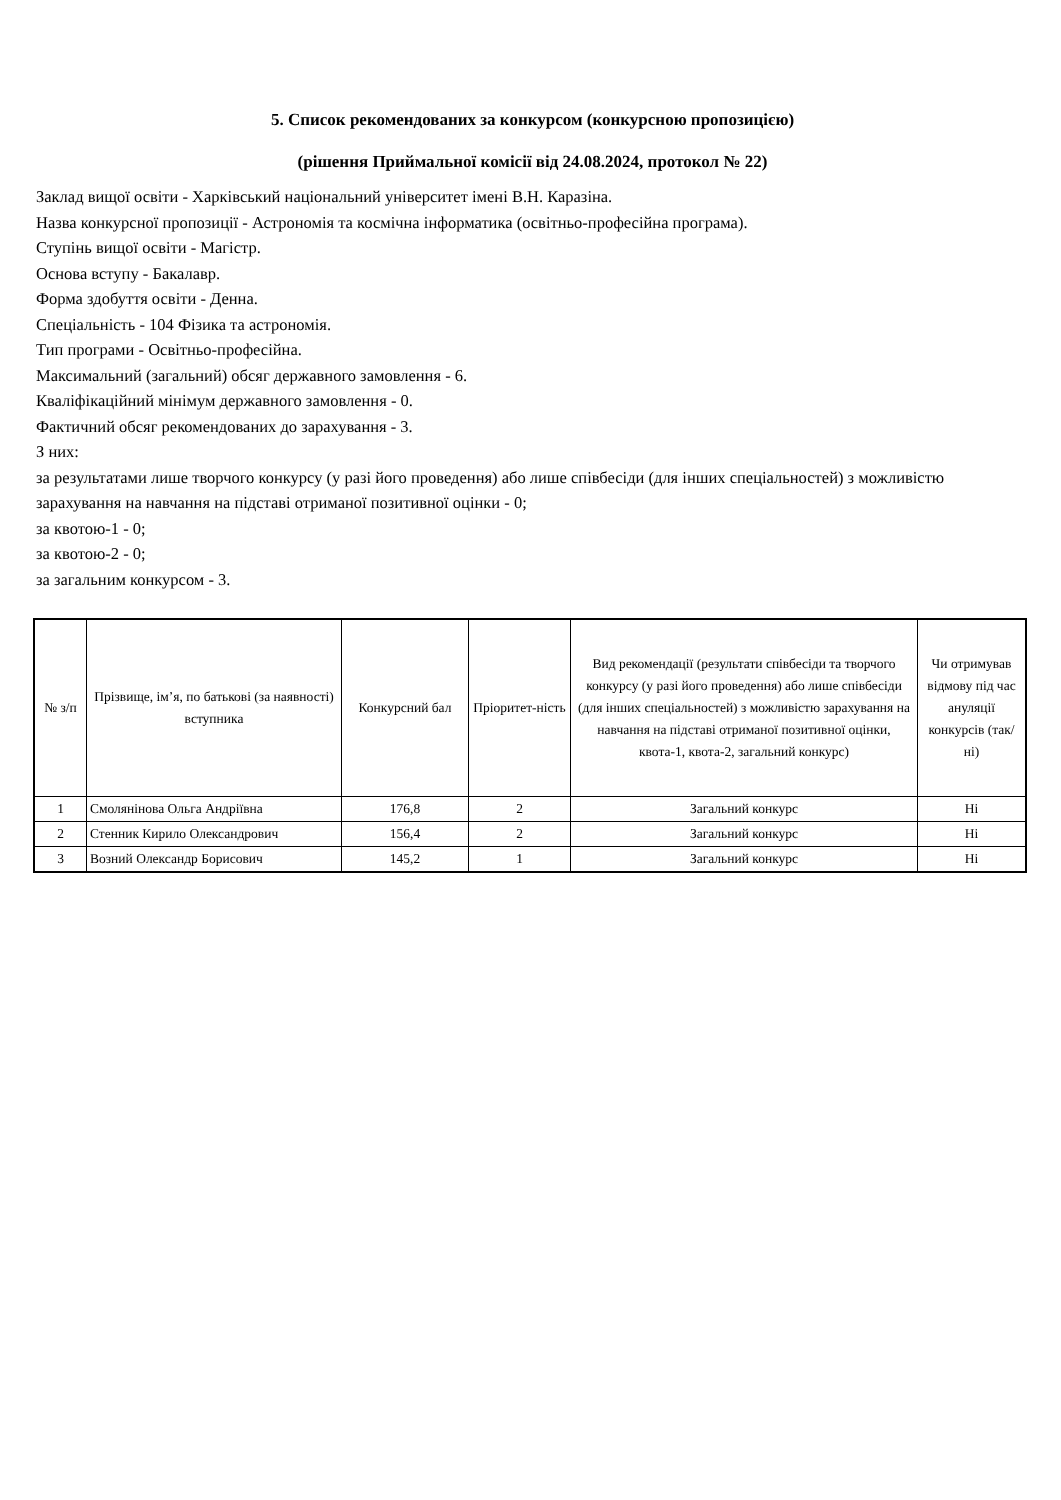5. Список рекомендованих за конкурсом (конкурсною пропозицією)
(рішення Приймальної комісії від 24.08.2024, протокол № 22)
Заклад вищої освіти - Харківський національний університет імені В.Н. Каразіна.
Назва конкурсної пропозиції - Астрономія та космічна інформатика (освітньо-професійна програма).
Ступінь вищої освіти - Магістр.
Основа вступу - Бакалавр.
Форма здобуття освіти - Денна.
Спеціальність - 104 Фізика та астрономія.
Тип програми - Освітньо-професійна.
Максимальний (загальний) обсяг державного замовлення - 6.
Кваліфікаційний мінімум державного замовлення - 0.
Фактичний обсяг рекомендованих до зарахування - 3.
З них:
за результатами лише творчого конкурсу (у разі його проведення) або лише співбесіди (для інших спеціальностей) з можливістю зарахування на навчання на підставі отриманої позитивної оцінки - 0;
за квотою-1 - 0;
за квотою-2 - 0;
за загальним конкурсом - 3.
| № з/п | Прізвище, ім’я, по батькові (за наявності) вступника | Конкурсний бал | Пріоритет-ність | Вид рекомендації (результати співбесіди та творчого конкурсу (у разі його проведення) або лише співбесіди (для інших спеціальностей) з можливістю зарахування на навчання на підставі отриманої позитивної оцінки, квота-1, квота-2, загальний конкурс) | Чи отримував відмову під час ануляції конкурсів (так/ні) |
| --- | --- | --- | --- | --- | --- |
| 1 | Смолянінова Ольга Андріївна | 176,8 | 2 | Загальний конкурс | Ні |
| 2 | Стенник Кирило Олександрович | 156,4 | 2 | Загальний конкурс | Ні |
| 3 | Возний Олександр Борисович | 145,2 | 1 | Загальний конкурс | Ні |